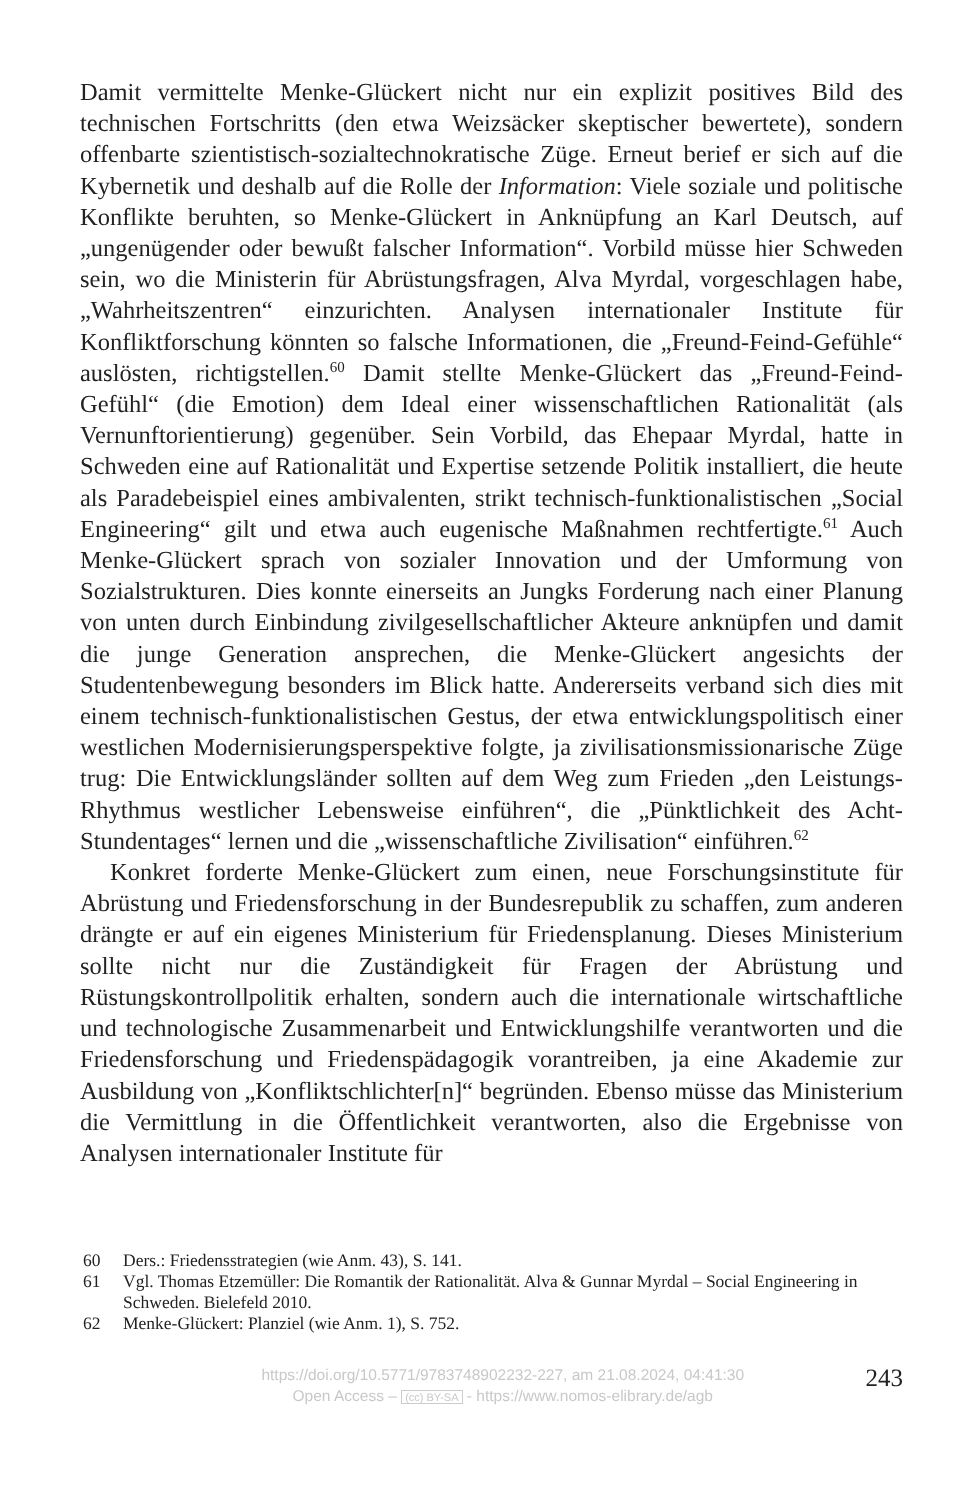Damit vermittelte Menke-Glückert nicht nur ein explizit positives Bild des technischen Fortschritts (den etwa Weizsäcker skeptischer bewertete), sondern offenbarte szientistisch-sozialtechnokratische Züge. Erneut berief er sich auf die Kybernetik und deshalb auf die Rolle der Information: Viele soziale und politische Konflikte beruhten, so Menke-Glückert in Anknüpfung an Karl Deutsch, auf „ungenügender oder bewußt falscher Information“. Vorbild müsse hier Schweden sein, wo die Ministerin für Abrüstungsfragen, Alva Myrdal, vorgeschlagen habe, „Wahrheitszentren“ einzurichten. Analysen internationaler Institute für Konfliktforschung könnten so falsche Informationen, die „Freund-Feind-Gefühle“ auslösten, richtigstellen.<sup>60</sup> Damit stellte Menke-Glückert das „Freund-Feind-Gefühl“ (die Emotion) dem Ideal einer wissenschaftlichen Rationalität (als Vernunftorientierung) gegenüber. Sein Vorbild, das Ehepaar Myrdal, hatte in Schweden eine auf Rationalität und Expertise setzende Politik installiert, die heute als Paradebeispiel eines ambivalenten, strikt technisch-funktionalistischen „Social Engineering“ gilt und etwa auch eugenische Maßnahmen rechtfertigte.<sup>61</sup> Auch Menke-Glückert sprach von sozialer Innovation und der Umformung von Sozialstrukturen. Dies konnte einerseits an Jungks Forderung nach einer Planung von unten durch Einbindung zivilgesellschaftlicher Akteure anknüpfen und damit die junge Generation ansprechen, die Menke-Glückert angesichts der Studentenbewegung besonders im Blick hatte. Andererseits verband sich dies mit einem technisch-funktionalistischen Gestus, der etwa entwicklungspolitisch einer westlichen Modernisierungsperspektive folgte, ja zivilisationsmissionarische Züge trug: Die Entwicklungsländer sollten auf dem Weg zum Frieden „den Leistungs-Rhythmus westlicher Lebensweise einführen“, die „Pünktlichkeit des Acht-Stundentages“ lernen und die „wissenschaftliche Zivilisation“ einführen.<sup>62</sup>
Konkret forderte Menke-Glückert zum einen, neue Forschungsinstitute für Abrüstung und Friedensforschung in der Bundesrepublik zu schaffen, zum anderen drängte er auf ein eigenes Ministerium für Friedensplanung. Dieses Ministerium sollte nicht nur die Zuständigkeit für Fragen der Abrüstung und Rüstungskontrollpolitik erhalten, sondern auch die internationale wirtschaftliche und technologische Zusammenarbeit und Entwicklungshilfe verantworten und die Friedensforschung und Friedenspädagogik vorantreiben, ja eine Akademie zur Ausbildung von „Konfliktschlichter[n]“ begründen. Ebenso müsse das Ministerium die Vermittlung in die Öffentlichkeit verantworten, also die Ergebnisse von Analysen internationaler Institute für
60 Ders.: Friedensstrategien (wie Anm. 43), S. 141.
61 Vgl. Thomas Etzemüller: Die Romantik der Rationalität. Alva & Gunnar Myrdal – Social Engineering in Schweden. Bielefeld 2010.
62 Menke-Glückert: Planziel (wie Anm. 1), S. 752.
https://doi.org/10.5771/9783748902232-227, am 21.08.2024, 04:41:30
Open Access – (cc) BY-SA - https://www.nomos-elibrary.de/agb
243